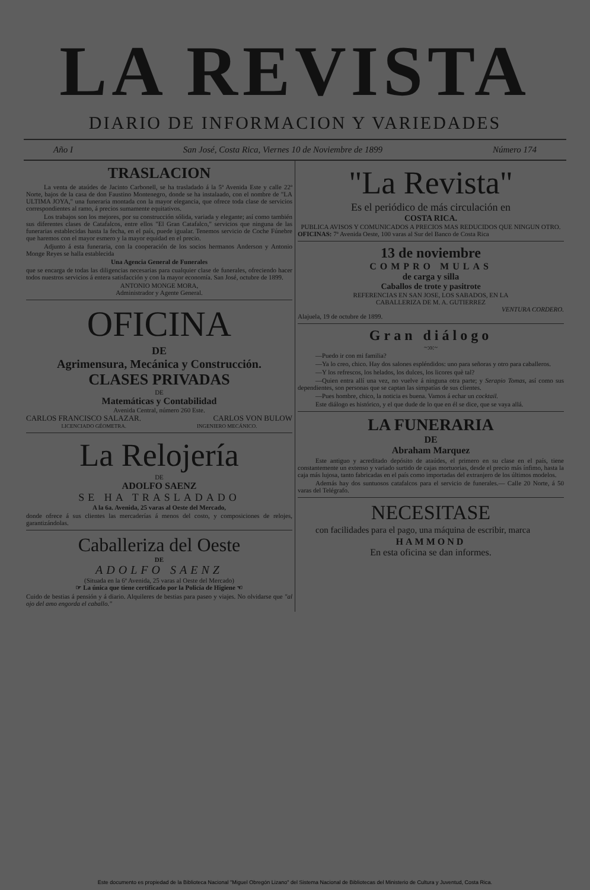LA REVISTA
DIARIO DE INFORMACION Y VARIEDADES
Año I San José, Costa Rica, Viernes 10 de Noviembre de 1899 Número 174
TRASLACION
La venta de ataúdes de Jacinto Carbonell, se ha trasladado á la 5ª Avenida Este y calle 22ª Norte, bajos de la casa de don Faustino Montenegro, donde se ha instalaado, con el nombre de "LA ULTIMA JOYA," una funeraria montada con la mayor elegancia, que ofrece toda clase de servicios correspondientes al ramo, á precios sumamente equitativos.
Los trabajos son los mejores, por su construcción sólida, variada y elegante; así como también sus diferentes clases de Catafalcos, entre ellos "El Gran Catafalco," servicios que ninguna de las funerarias establecidas hasta la fecha, en el país, puede igualar. Tenemos servicio de Coche Fúnebre que haremos con el mayor esmero y la mayor equidad en el precio.
Adjunto á esta funeraria, con la cooperación de los socios hermanos Anderson y Antonio Monge Reyes se halla establecida
Una Agencia General de Funerales
que se encarga de todas las diligencias necesarias para cualquier clase de funerales, ofreciendo hacer todos nuestros servicios á entera satisfacción y con la mayor economía. San José, octubre de 1899.
ANTONIO MONGE MORA,
Administrador y Agente General.
OFICINA
DE
Agrimensura, Mecánica y Construcción.
CLASES PRIVADAS
DE
Matemáticas y Contabilidad
Avenida Central, número 260 Este.
CARLOS FRANCISCO SALAZAR. CARLOS VON BULOW
LICENCIADO GÉOMETRA. INGENIERO MECÁNICO.
La Relojería
DE
ADOLFO SAENZ
SE HA TRASLADADO
A la 6a. Avenida, 25 varas al Oeste del Mercado,
donde ofrece á sus clientes las mercaderías á menos del costo, y composiciones de relojes, garantizándolas.
Caballeriza del Oeste
DE
ADOLFO SAENZ
(Situada en la 6ª Avenida, 25 varas al Oeste del Mercado)
☞ La única que tiene certificado por la Policía de Higiene ☜
Cuido de bestias á pensión y á diario. Alquileres de bestias para paseo y viajes. No olvidarse que "al ojo del amo engorda el caballo."
"La Revista"
Es el periódico de más circulación en
COSTA RICA.
PUBLICA AVISOS Y COMUNICADOS A PRECIOS MAS REDUCIDOS QUE NINGUN OTRO.
OFICINAS: 7ª Avenida Oeste, 100 varas al Sur del Banco de Costa Rica
13 de noviembre
COMPRO MULAS
de carga y silla
Caballos de trote y pasitrote
REFERENCIAS EN SAN JOSE, LOS SABADOS, EN LA
CABALLERIZA DE M. A. GUTIERREZ
VENTURA CORDERO.
Alajuela, 19 de octubre de 1899.
Gran diálogo
~:o:~
—Puedo ir con mi familia?
—Ya lo creo, chico. Hay dos salones espléndidos: uno para señoras y otro para caballeros.
—Y los refrescos, los helados, los dulces, los licores què tal?
—Quien entra allí una vez, no vuelve á ninguna otra parte; y Serapio Tomas, así como sus dependientes, son personas que se captan las simpatías de sus clientes.
—Pues hombre, chico, la noticia es buena. Vamos á echar un cocktail.
Este diálogo es histórico, y el que dude de lo que en él se dice, que se vaya allá.
LA FUNERARIA
DE
Abraham Marquez
Este antiguo y acreditado depósito de ataúdes, el primero en su clase en el país, tiene constantemente un extenso y variado surtido de cajas mortuorias, desde el precio más ínfimo, hasta la caja más lujosa, tanto fabricadas en el país como importadas del extranjero de los últimos modelos.
Además hay dos suntuosos catafalcos para el servicio de funerales.— Calle 20 Norte, á 50 varas del Telégrafo.
NECESITASE
con facilidades para el pago, una máquina de escribir, marca
HAMMOND
En esta oficina se dan informes.
Este documento es propiedad de la Biblioteca Nacional "Miguel Obregón Lizano" del Sistema Nacional de Bibliotecas del Ministerio de Cultura y Juventud, Costa Rica.